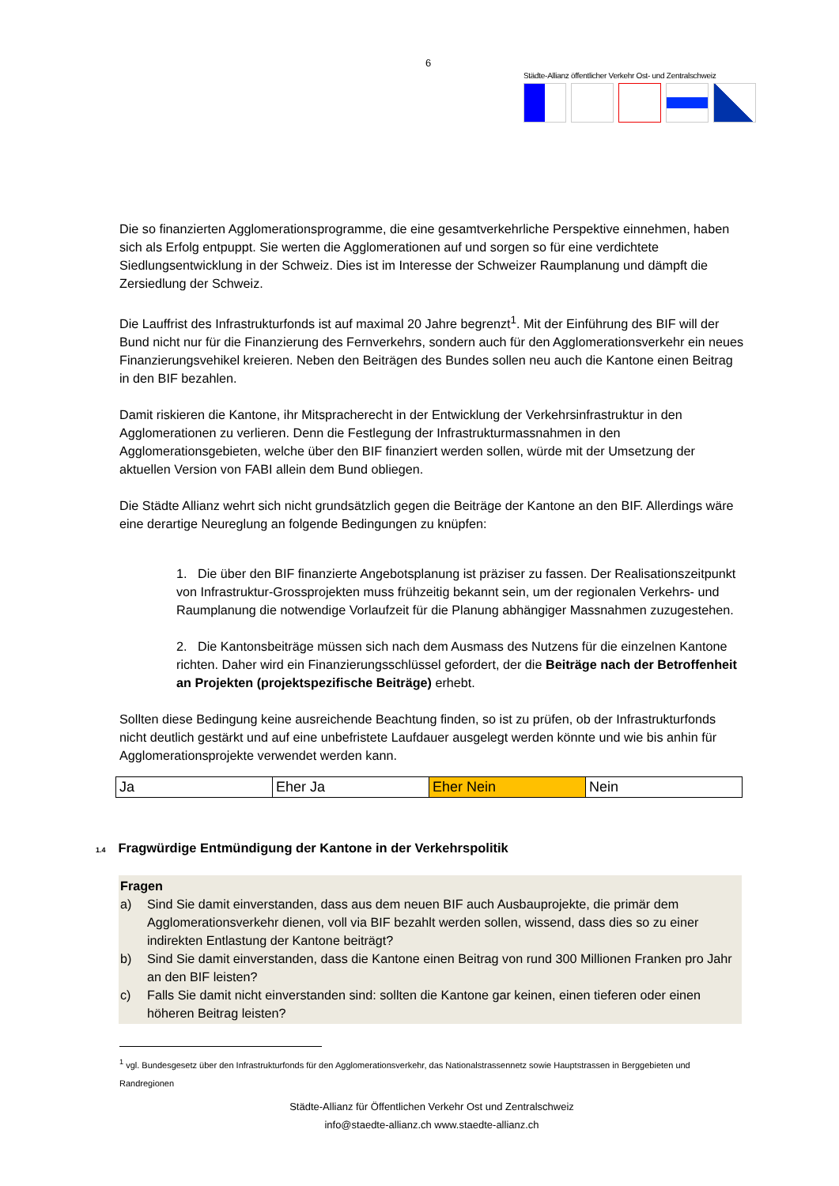6
Städte-Allianz öffentlicher Verkehr Ost- und Zentralschweiz
Die so finanzierten Agglomerationsprogramme, die eine gesamtverkehrliche Perspektive einnehmen, haben sich als Erfolg entpuppt. Sie werten die Agglomerationen auf und sorgen so für eine verdichtete Siedlungsentwicklung in der Schweiz. Dies ist im Interesse der Schweizer Raumplanung und dämpft die Zersiedlung der Schweiz.
Die Lauffrist des Infrastrukturfonds ist auf maximal 20 Jahre begrenzt<sup>1</sup>. Mit der Einführung des BIF will der Bund nicht nur für die Finanzierung des Fernverkehrs, sondern auch für den Agglomerationsverkehr ein neues Finanzierungsvehikel kreieren. Neben den Beiträgen des Bundes sollen neu auch die Kantone einen Beitrag in den BIF bezahlen.
Damit riskieren die Kantone, ihr Mitspracherecht in der Entwicklung der Verkehrsinfrastruktur in den Agglomerationen zu verlieren. Denn die Festlegung der Infrastrukturmassnahmen in den Agglomerationsgebieten, welche über den BIF finanziert werden sollen, würde mit der Umsetzung der aktuellen Version von FABI allein dem Bund obliegen.
Die Städte Allianz wehrt sich nicht grundsätzlich gegen die Beiträge der Kantone an den BIF. Allerdings wäre eine derartige Neureglung an folgende Bedingungen zu knüpfen:
1. Die über den BIF finanzierte Angebotsplanung ist präziser zu fassen. Der Realisationszeitpunkt von Infrastruktur-Grossprojekten muss frühzeitig bekannt sein, um der regionalen Verkehrs- und Raumplanung die notwendige Vorlaufzeit für die Planung abhängiger Massnahmen zuzugestehen.
2. Die Kantonsbeiträge müssen sich nach dem Ausmass des Nutzens für die einzelnen Kantone richten. Daher wird ein Finanzierungsschlüssel gefordert, der die Beiträge nach der Betroffenheit an Projekten (projektspezifische Beiträge) erhebt.
Sollten diese Bedingung keine ausreichende Beachtung finden, so ist zu prüfen, ob der Infrastrukturfonds nicht deutlich gestärkt und auf eine unbefristete Laufdauer ausgelegt werden könnte und wie bis anhin für Agglomerationsprojekte verwendet werden kann.
| Ja | Eher Ja | Eher Nein | Nein |
1.4 Fragwürdige Entmündigung der Kantone in der Verkehrspolitik
Fragen
a) Sind Sie damit einverstanden, dass aus dem neuen BIF auch Ausbauprojekte, die primär dem Agglomerationsverkehr dienen, voll via BIF bezahlt werden sollen, wissend, dass dies so zu einer indirekten Entlastung der Kantone beiträgt?
b) Sind Sie damit einverstanden, dass die Kantone einen Beitrag von rund 300 Millionen Franken pro Jahr an den BIF leisten?
c) Falls Sie damit nicht einverstanden sind: sollten die Kantone gar keinen, einen tieferen oder einen höheren Beitrag leisten?
<sup>1</sup> vgl. Bundesgesetz über den Infrastrukturfonds für den Agglomerationsverkehr, das Nationalstrassennetz sowie Hauptstrassen in Berggebieten und Randregionen
Städte-Allianz für Öffentlichen Verkehr Ost und Zentralschweiz
info@staedte-allianz.ch www.staedte-allianz.ch